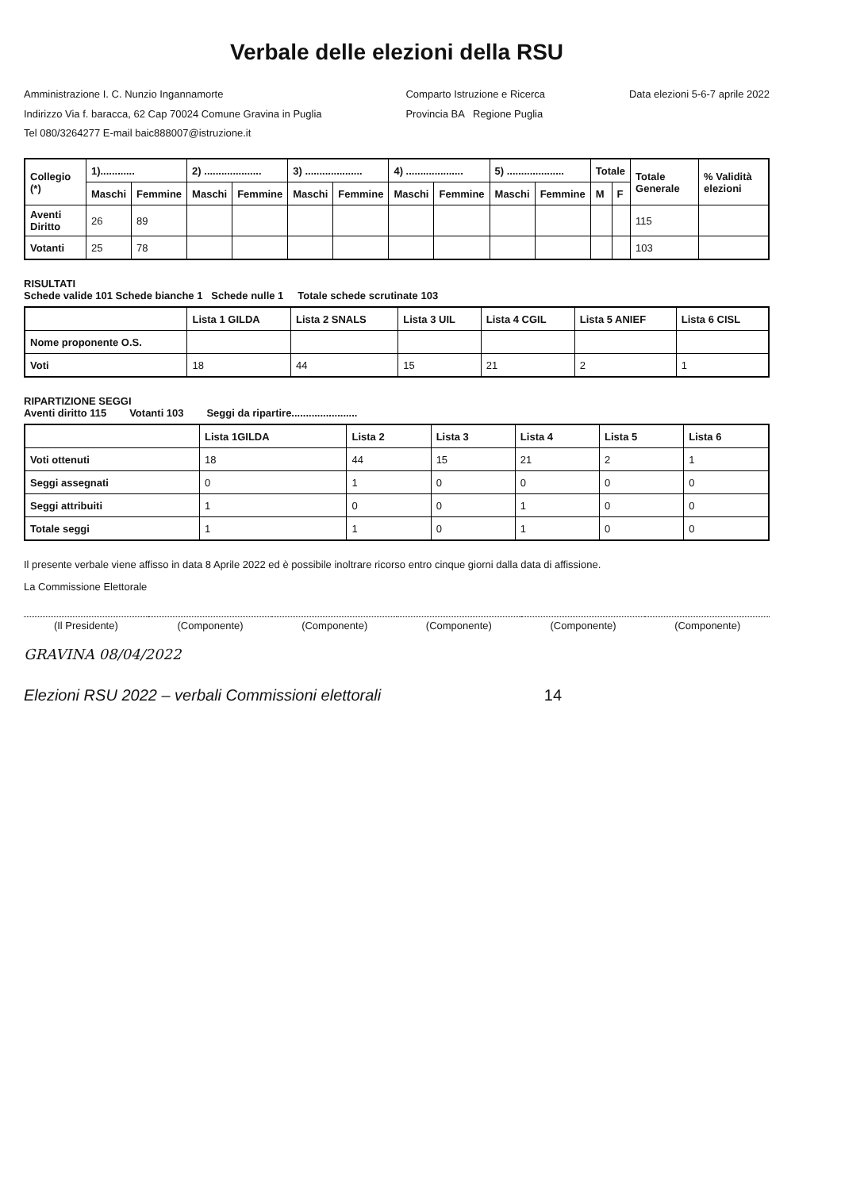Verbale delle elezioni della RSU
Amministrazione I. C. Nunzio Ingannamorte
Indirizzo Via f. baracca, 62 Cap 70024 Comune Gravina in Puglia
Tel 080/3264277 E-mail baic888007@istruzione.it
Comparto Istruzione e Ricerca
Provincia BA Regione Puglia
Data elezioni 5-6-7 aprile 2022
| Collegio (*) | 1)............ | | 2) .................... | | 3) .................... | | 4) .................... | | 5) .................... | | Totale | | Totale Generale | % Validità elezioni |
| --- | --- | --- | --- | --- | --- | --- | --- | --- | --- | --- | --- | --- | --- | --- |
| | Maschi | Femmine | Maschi | Femmine | Maschi | Femmine | Maschi | Femmine | Maschi | Femmine | M | F | | |
| Aventi Diritto | 26 | 89 | | | | | | | | | | | 115 | |
| Votanti | 25 | 78 | | | | | | | | | | | 103 | |
RISULTATI
Schede valide 101 Schede bianche 1 Schede nulle 1 Totale schede scrutinate 103
| | Lista 1 GILDA | Lista 2 SNALS | Lista 3 UIL | Lista 4 CGIL | Lista 5 ANIEF | Lista 6 CISL |
| --- | --- | --- | --- | --- | --- | --- |
| Nome proponente O.S. | | | | | | |
| Voti | 18 | 44 | 15 | 21 | 2 | 1 |
RIPARTIZIONE SEGGI
Aventi diritto 115 Votanti 103 Seggi da ripartire.......................
| | Lista 1GILDA | Lista 2 | Lista 3 | Lista 4 | Lista 5 | Lista 6 |
| --- | --- | --- | --- | --- | --- | --- |
| Voti ottenuti | 18 | 44 | 15 | 21 | 2 | 1 |
| Seggi assegnati | 0 | 1 | 0 | 0 | 0 | 0 |
| Seggi attribuiti | 1 | 0 | 0 | 1 | 0 | 0 |
| Totale seggi | 1 | 1 | 0 | 1 | 0 | 0 |
Il presente verbale viene affisso in data 8 Aprile 2022 ed è possibile inoltrare ricorso entro cinque giorni dalla data di affissione.
La Commissione Elettorale
(Il Presidente) (Componente) (Componente) (Componente) (Componente) (Componente)
GRAVINA 08/04/2022
Elezioni RSU 2022 – verbali Commissioni elettorali 14